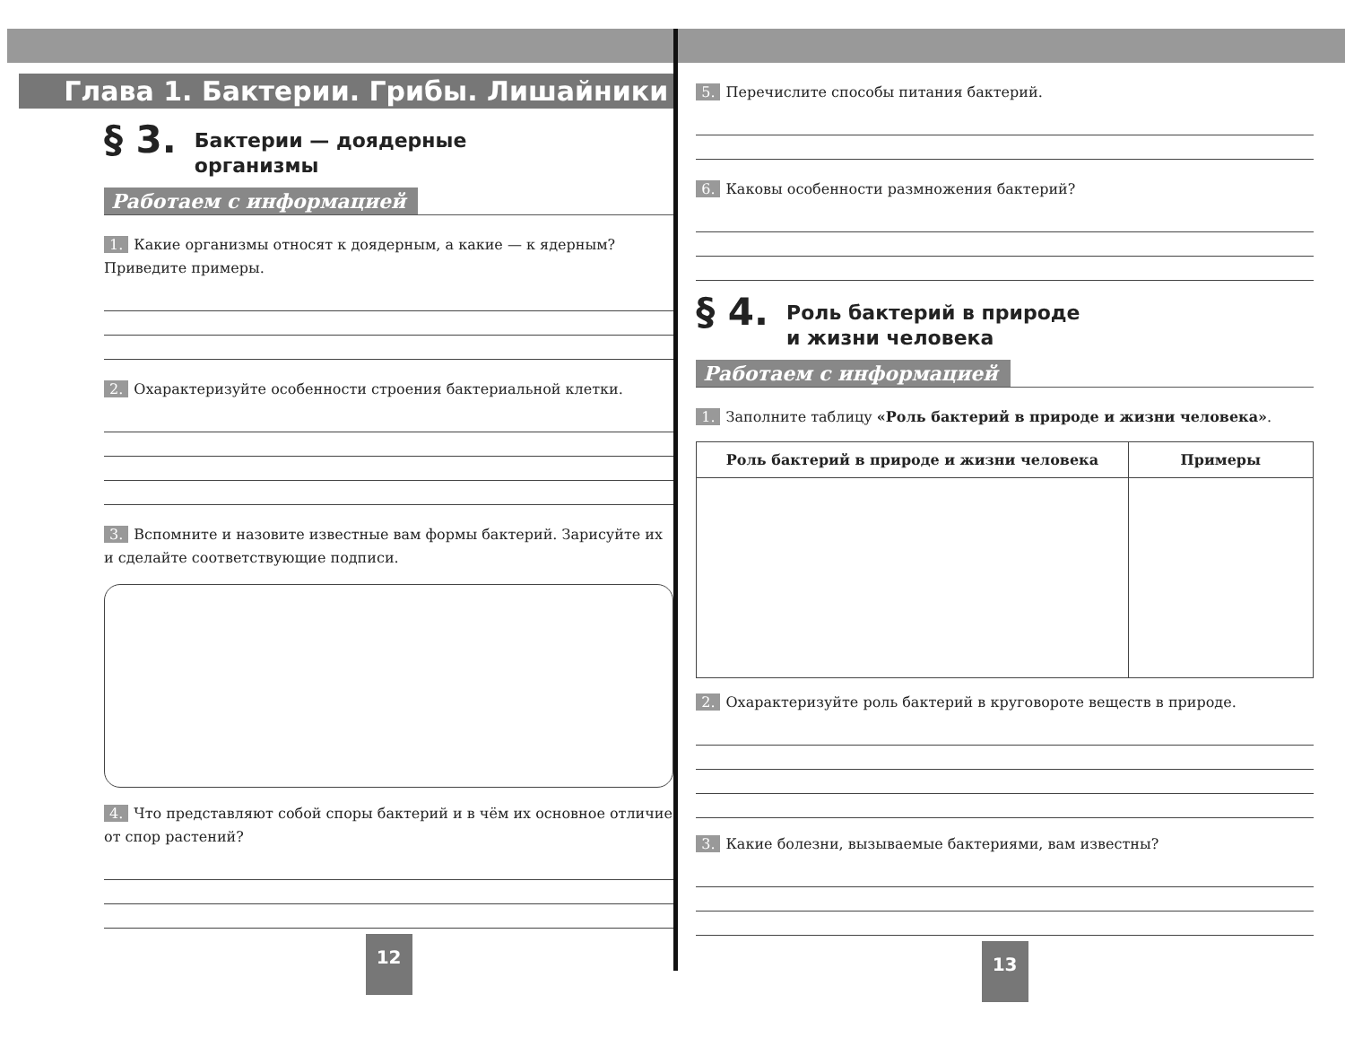Глава 1. Бактерии. Грибы. Лишайники
§ 3. Бактерии — доядерные
организмы
Работаем с информацией
1. Какие организмы относят к доядерным, а какие — к ядерным? Приведите примеры.
2. Охарактеризуйте особенности строения бактериальной клетки.
3. Вспомните и назовите известные вам формы бактерий. Зарисуйте их и сделайте соответствующие подписи.
4. Что представляют собой споры бактерий и в чём их основное отличие от спор растений?
12
5. Перечислите способы питания бактерий.
6. Каковы особенности размножения бактерий?
§ 4. Роль бактерий в природе
и жизни человека
Работаем с информацией
1. Заполните таблицу «Роль бактерий в природе и жизни человека».
| Роль бактерий в природе и жизни человека | Примеры |
| --- | --- |
2. Охарактеризуйте роль бактерий в круговороте веществ в природе.
3. Какие болезни, вызываемые бактериями, вам известны?
13